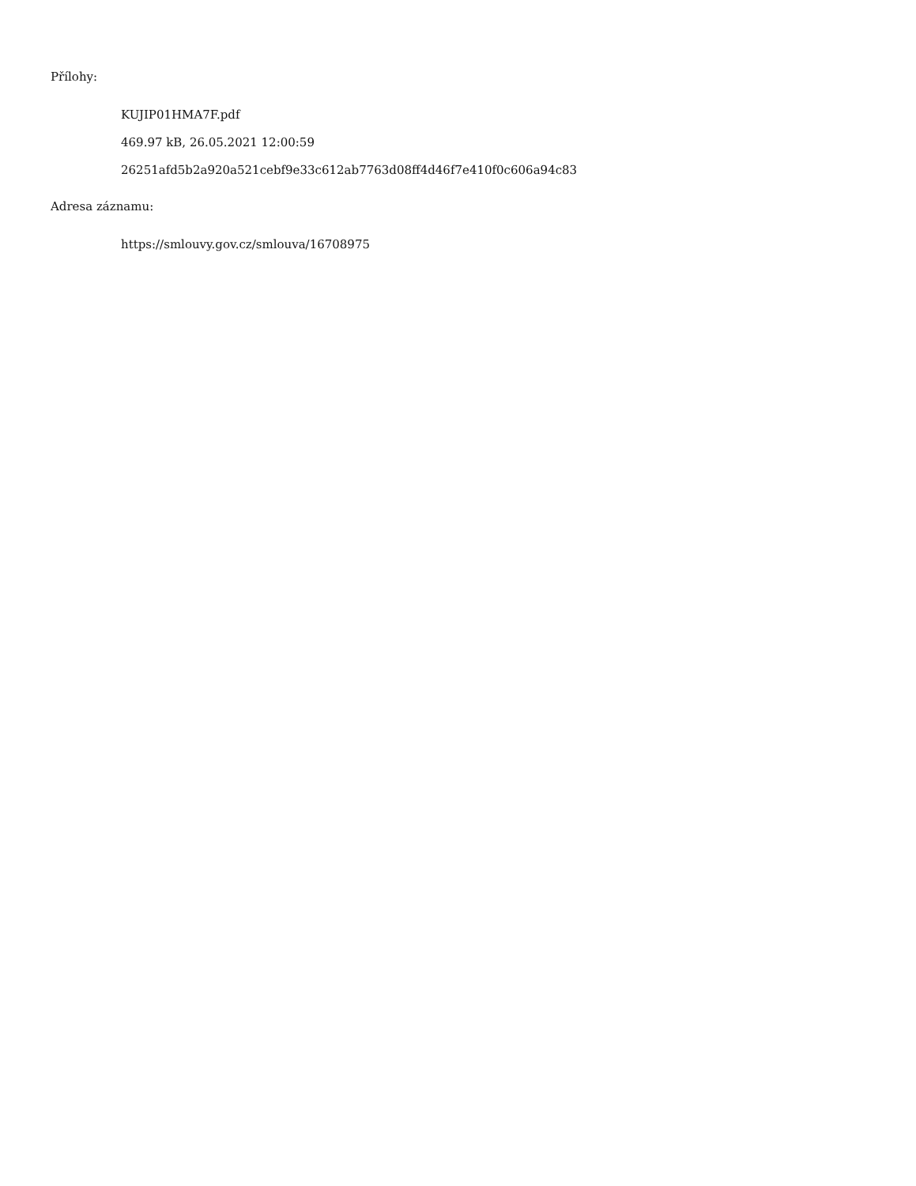Přílohy:
KUJIP01HMA7F.pdf
469.97 kB, 26.05.2021 12:00:59
26251afd5b2a920a521cebf9e33c612ab7763d08ff4d46f7e410f0c606a94c83
Adresa záznamu:
https://smlouvy.gov.cz/smlouva/16708975